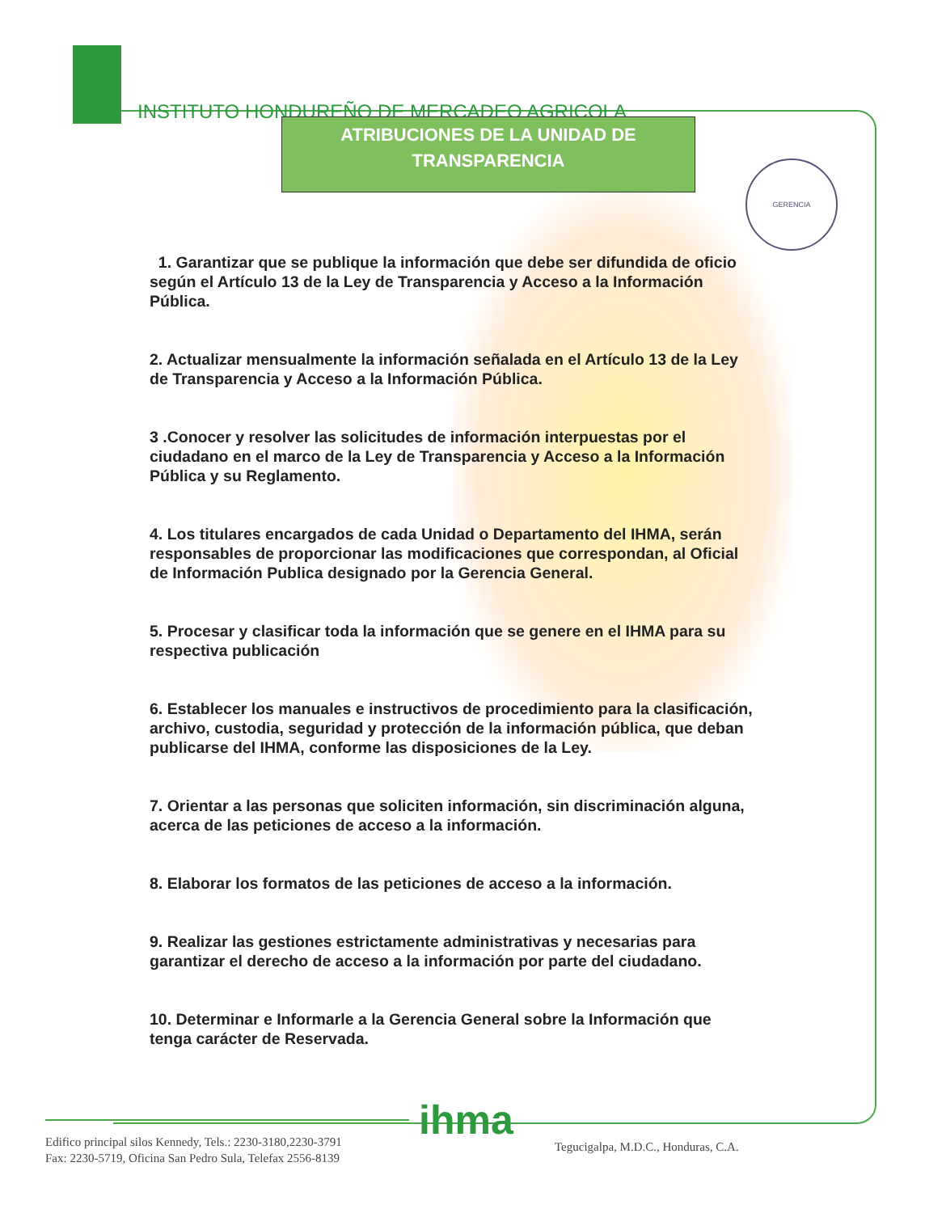INSTITUTO HONDUREÑO DE MERCADEO AGRICOLA
ATRIBUCIONES DE LA UNIDAD DE
TRANSPARENCIA
GERENCIA
1. Garantizar que se publique la información que debe ser difundida de oficio según el Artículo 13 de la Ley de Transparencia y Acceso a la Información Pública.
2. Actualizar mensualmente la información señalada en el Artículo 13 de la Ley de Transparencia y Acceso a la Información Pública.
3 .Conocer y resolver las solicitudes de información interpuestas por el ciudadano en el marco de la Ley de Transparencia y Acceso a la Información Pública y su Reglamento.
4. Los titulares encargados de cada Unidad o Departamento del IHMA, serán responsables de proporcionar las modificaciones que correspondan, al Oficial de Información Publica designado por la Gerencia General.
5. Procesar y clasificar toda la información que se genere en el IHMA para su respectiva publicación
6. Establecer los manuales e instructivos de procedimiento para la clasificación, archivo, custodia, seguridad y protección de la información pública, que deban publicarse del IHMA, conforme las disposiciones de la Ley.
7. Orientar a las personas que soliciten información, sin discriminación alguna, acerca de las peticiones de acceso a la información.
8. Elaborar los formatos de las peticiones de acceso a la información.
9. Realizar las gestiones estrictamente administrativas y necesarias para garantizar el derecho de acceso a la información por parte del ciudadano.
10. Determinar e Informarle a la Gerencia General sobre la Información que tenga carácter de Reservada.
ihma
Edifico principal silos Kennedy, Tels.: 2230-3180,2230-3791
Fax: 2230-5719, Oficina San Pedro Sula, Telefax 2556-8139
Tegucigalpa, M.D.C., Honduras, C.A.